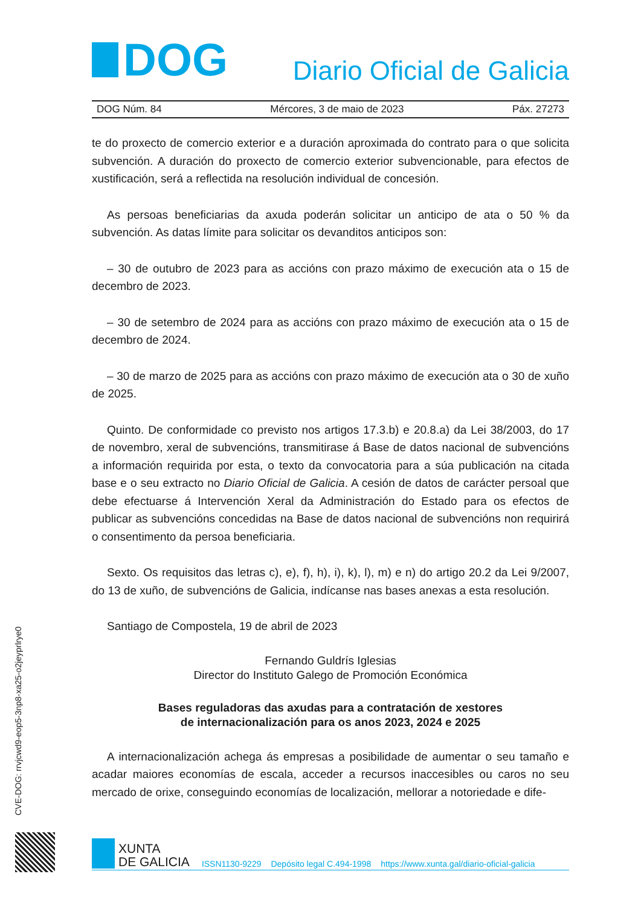DOG
Diario Oficial de Galicia
DOG Núm. 84 Mércores, 3 de maio de 2023 Páx. 27273
te do proxecto de comercio exterior e a duración aproximada do contrato para o que solicita subvención. A duración do proxecto de comercio exterior subvencionable, para efectos de xustificación, será a reflectida na resolución individual de concesión.
As persoas beneficiarias da axuda poderán solicitar un anticipo de ata o 50 % da subvención. As datas límite para solicitar os devanditos anticipos son:
– 30 de outubro de 2023 para as accións con prazo máximo de execución ata o 15 de decembro de 2023.
– 30 de setembro de 2024 para as accións con prazo máximo de execución ata o 15 de decembro de 2024.
– 30 de marzo de 2025 para as accións con prazo máximo de execución ata o 30 de xuño de 2025.
Quinto. De conformidade co previsto nos artigos 17.3.b) e 20.8.a) da Lei 38/2003, do 17 de novembro, xeral de subvencións, transmitirase á Base de datos nacional de subvencións a información requirida por esta, o texto da convocatoria para a súa publicación na citada base e o seu extracto no Diario Oficial de Galicia. A cesión de datos de carácter persoal que debe efectuarse á Intervención Xeral da Administración do Estado para os efectos de publicar as subvencións concedidas na Base de datos nacional de subvencións non requirirá o consentimento da persoa beneficiaria.
Sexto. Os requisitos das letras c), e), f), h), i), k), l), m) e n) do artigo 20.2 da Lei 9/2007, do 13 de xuño, de subvencións de Galicia, indícanse nas bases anexas a esta resolución.
Santiago de Compostela, 19 de abril de 2023
Fernando Guldrís Iglesias
Director do Instituto Galego de Promoción Económica
Bases reguladoras das axudas para a contratación de xestores
de internacionalización para os anos 2023, 2024 e 2025
A internacionalización achega ás empresas a posibilidade de aumentar o seu tamaño e acadar maiores economías de escala, acceder a recursos inaccesibles ou caros no seu mercado de orixe, conseguindo economías de localización, mellorar a notoriedade e dife-
CVE-DOG: rrvjcwd9-eop5-3np8-xa25-o2jeyprlrye0
XUNTA
DE GALICIA
ISSN1130-9229 Depósito legal C.494-1998 https://www.xunta.gal/diario-oficial-galicia